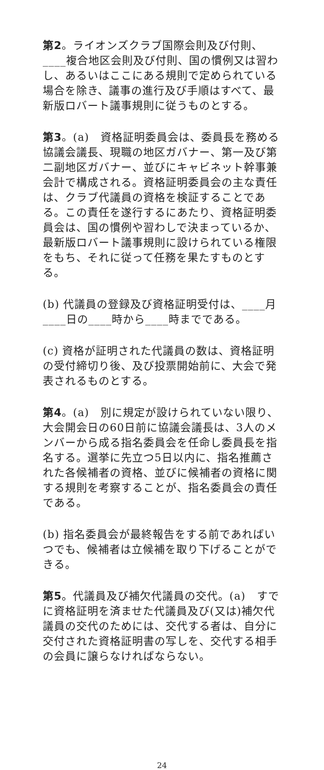第2。ライオンズクラブ国際会則及び付則、____複合地区会則及び付則、国の慣例又は習わし、あるいはここにある規則で定められている場合を除き、議事の進行及び手順はすべて、最新版ロバート議事規則に従うものとする。
第3。(a)　資格証明委員会は、委員長を務める協議会議長、現職の地区ガバナー、第一及び第二副地区ガバナー、並びにキャビネット幹事兼会計で構成される。資格証明委員会の主な責任は、クラブ代議員の資格を検証することである。この責任を遂行するにあたり、資格証明委員会は、国の慣例や習わしで決まっているか、最新版ロバート議事規則に設けられている権限をもち、それに従って任務を果たすものとする。
(b) 代議員の登録及び資格証明受付は、____月____日の____時から____時までである。
(c) 資格が証明された代議員の数は、資格証明の受付締切り後、及び投票開始前に、大会で発表されるものとする。
第4。(a)　別に規定が設けられていない限り、大会開会日の60日前に協議会議長は、3人のメンバーから成る指名委員会を任命し委員長を指名する。選挙に先立つ5日以内に、指名推薦された各候補者の資格、並びに候補者の資格に関する規則を考察することが、指名委員会の責任である。
(b) 指名委員会が最終報告をする前であればいつでも、候補者は立候補を取り下げることができる。
第5。代議員及び補欠代議員の交代。(a)　すでに資格証明を済ませた代議員及び(又は)補欠代議員の交代のためには、交代する者は、自分に交付された資格証明書の写しを、交代する相手の会員に譲らなければならない。
24